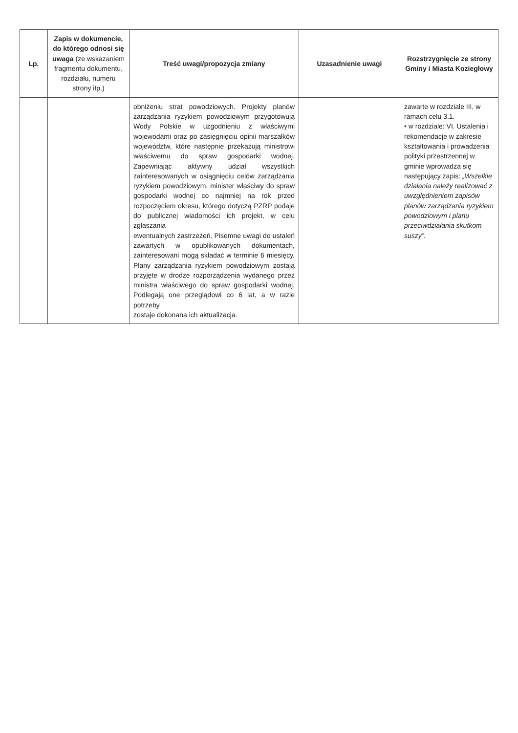| Lp. | Zapis w dokumencie, do którego odnosi się uwaga (ze wskazaniem fragmentu dokumentu, rozdziału, numeru strony itp.) | Treść uwagi/propozycja zmiany | Uzasadnienie uwagi | Rozstrzygnięcie ze strony Gminy i Miasta Koziegłowy |
| --- | --- | --- | --- | --- |
| | | obniżeniu strat powodziowych. Projekty planów zarządzania ryzykiem powodziowym przygotowują Wody Polskie w uzgodnieniu z właściwymi wojewodami oraz po zasięgnięciu opinii marszałków województw, które następnie przekazują ministrowi właściwemu do spraw gospodarki wodnej. Zapewniając aktywny udział wszystkich zainteresowanych w osiągnięciu celów zarządzania ryzykiem powodziowym, minister właściwy do spraw gospodarki wodnej co najmniej na rok przed rozpoczęciem okresu, którego dotyczą PZRP podaje do publicznej wiadomości ich projekt, w celu zgłaszania ewentualnych zastrzeżeń. Pisemne uwagi do ustaleń zawartych w opublikowanych dokumentach, zainteresowani mogą składać w terminie 6 miesięcy. Plany zarządzania ryzykiem powodziowym zostają przyjęte w drodze rozporządzenia wydanego przez ministra właściwego do spraw gospodarki wodnej. Podlegają one przeglądowi co 6 lat, a w razie potrzeby zostaje dokonana ich aktualizacja. | | zawarte w rozdziale III, w ramach celu 3.1. • w rozdziale: VI. Ustalenia i rekomendacje w zakresie kształtowania i prowadzenia polityki przestrzennej w gminie wprowadza się następujący zapis: „Wszelkie działania należy realizować z uwzględnieniem zapisów planów zarządzania ryzykiem powodziowym i planu przeciwdziałania skutkom suszy”. |